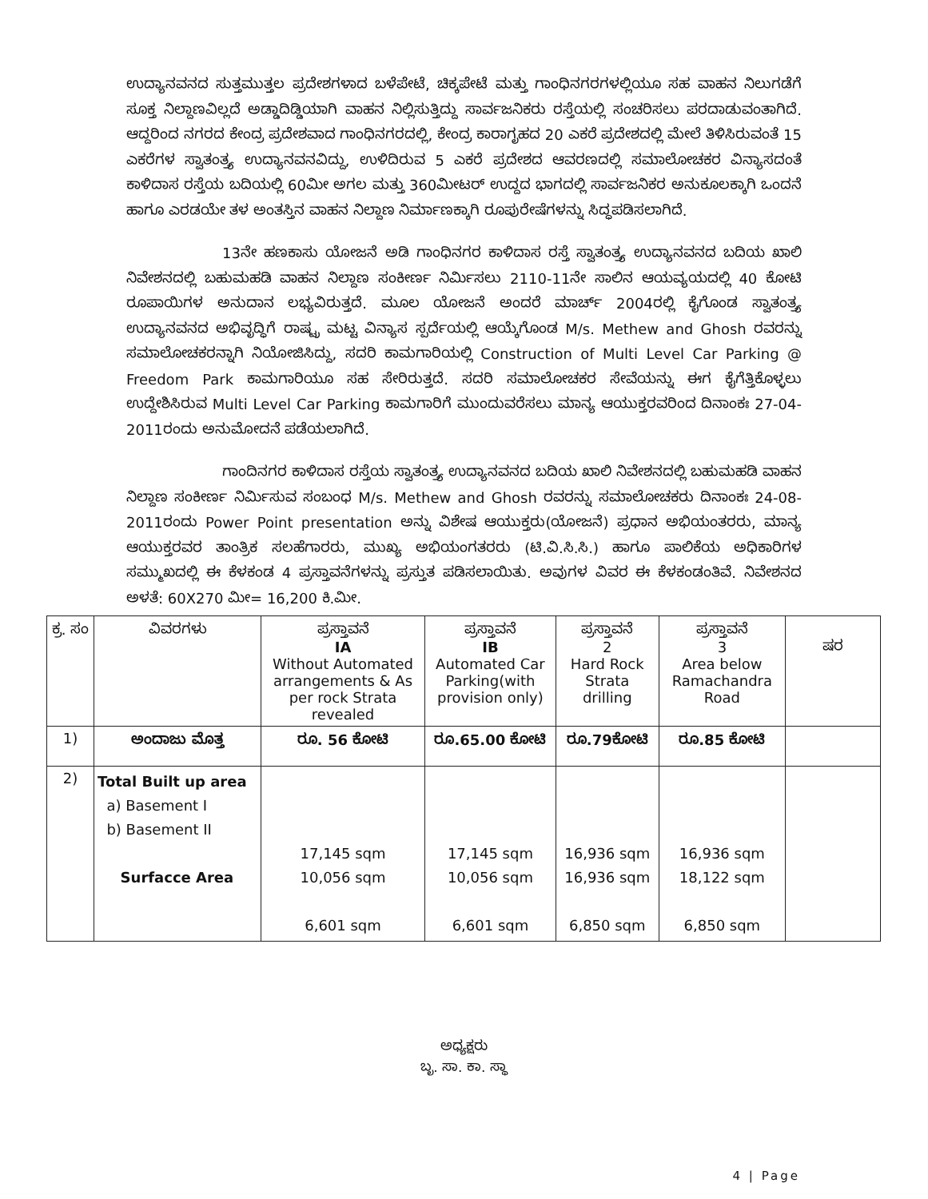ಉದ್ಯಾನವನದ ಸುತ್ತಮುತ್ತಲ ಪ್ರದೇಶಗಳಾದ ಬಳೆಪೇಟೆ, ಚಿಕ್ಕಪೇಟೆ ಮತ್ತು ಗಾಂಧಿನಗರಗಳಲ್ಲಿಯೂ ಸಹ ವಾಹನ ನಿಲುಗಡೆಗೆ ಸೂಕ್ತ ನಿಲ್ದಾಣವಿಲ್ಲದೆ ಅಡ್ಡಾದಿಡ್ಡಿಯಾಗಿ ವಾಹನ ನಿಲ್ಲಿಸುತ್ತಿದ್ದು ಸಾರ್ವಜನಿಕರು ರಸ್ತೆಯಲ್ಲಿ ಸಂಚರಿಸಲು ಪರದಾಡುವಂತಾಗಿದೆ. ಆದ್ದರಿಂದ ನಗರದ ಕೇಂದ್ರ ಪ್ರದೇಶವಾದ ಗಾಂಧಿನಗರದಲ್ಲಿ, ಕೇಂದ್ರ ಕಾರಾಗೃಹದ 20 ಎಕರೆ ಪ್ರದೇಶದಲ್ಲಿ ಮೇಲೆ ತಿಳಿಸಿರುವಂತೆ 15 ಎಕರೆಗಳ ಸ್ವಾತಂತ್ರ್ಯ ಉದ್ಯಾನವನವಿದ್ದು, ಉಳಿದಿರುವ 5 ಎಕರೆ ಪ್ರದೇಶದ ಆವರಣದಲ್ಲಿ ಸಮಾಲೋಚಕರ ವಿನ್ಯಾಸದಂತೆ ಕಾಳಿದಾಸ ರಸ್ತೆಯ ಬದಿಯಲ್ಲಿ 60ಮೀ ಅಗಲ ಮತ್ತು 360ಮೀಟರ್ ಉದ್ದದ ಭಾಗದಲ್ಲಿ ಸಾರ್ವಜನಿಕರ ಅನುಕೂಲಕ್ಕಾಗಿ ಒಂದನೆ ಹಾಗೂ ಎರಡಯೇ ತಳ ಅಂತಸ್ತಿನ ವಾಹನ ನಿಲ್ದಾಣ ನಿರ್ಮಾಣಕ್ಕಾಗಿ ರೂಪುರೇಷೆಗಳನ್ನು ಸಿದ್ಧಪಡಿಸಲಾಗಿದೆ.
13ನೇ ಹಣಕಾಸು ಯೋಜನೆ ಅಡಿ ಗಾಂಧಿನಗರ ಕಾಳಿದಾಸ ರಸ್ತೆ ಸ್ವಾತಂತ್ರ್ಯ ಉದ್ಯಾನವನದ ಬದಿಯ ಖಾಲಿ ನಿವೇಶನದಲ್ಲಿ ಬಹುಮಹಡಿ ವಾಹನ ನಿಲ್ದಾಣ ಸಂಕೀರ್ಣ ನಿರ್ಮಿಸಲು 2110-11ನೇ ಸಾಲಿನ ಆಯವ್ಯಯದಲ್ಲಿ 40 ಕೋಟಿ ರೂಪಾಯಿಗಳ ಅನುದಾನ ಲಭ್ಯವಿರುತ್ತದೆ. ಮೂಲ ಯೋಜನೆ ಅಂದರೆ ಮಾರ್ಚ್ 2004ರಲ್ಲಿ ಕೈಗೊಂಡ ಸ್ವಾತಂತ್ರ್ಯ ಉದ್ಯಾನವನದ ಅಭಿವೃದ್ಧಿಗೆ ರಾಷ್ಟ್ರ ಮಟ್ಟ ವಿನ್ಯಾಸ ಸ್ಪರ್ದೆಯಲ್ಲಿ ಆಯ್ಕೆಗೊಂಡ M/s. Methew and Ghosh ರವರನ್ನು ಸಮಾಲೋಚಕರನ್ನಾಗಿ ನಿಯೋಜಿಸಿದ್ದು, ಸದರಿ ಕಾಮಗಾರಿಯಲ್ಲಿ Construction of Multi Level Car Parking @ Freedom Park ಕಾಮಗಾರಿಯೂ ಸಹ ಸೇರಿರುತ್ತದೆ. ಸದರಿ ಸಮಾಲೋಚಕರ ಸೇವೆಯನ್ನು ಈಗ ಕೈಗೆತ್ತಿಕೊಳ್ಳಲು ಉದ್ದೇಶಿಸಿರುವ Multi Level Car Parking ಕಾಮಗಾರಿಗೆ ಮುಂದುವರೆಸಲು ಮಾನ್ಯ ಆಯುಕ್ತರವರಿಂದ ದಿನಾಂಕಃ 27-04-2011ರಂದು ಅನುಮೋದನೆ ಪಡೆಯಲಾಗಿದೆ.
ಗಾಂದಿನಗರ ಕಾಳಿದಾಸ ರಸ್ತೆಯ ಸ್ವಾತಂತ್ರ್ಯ ಉದ್ಯಾನವನದ ಬದಿಯ ಖಾಲಿ ನಿವೇಶನದಲ್ಲಿ ಬಹುಮಹಡಿ ವಾಹನ ನಿಲ್ದಾಣ ಸಂಕೀರ್ಣ ನಿರ್ಮಿಸುವ ಸಂಬಂಧ M/s. Methew and Ghosh ರವರನ್ನು ಸಮಾಲೋಚಕರು ದಿನಾಂಕಃ 24-08-2011ರಂದು Power Point presentation ಅನ್ನು ವಿಶೇಷ ಆಯುಕ್ತರು(ಯೋಜನೆ) ಪ್ರಧಾನ ಅಭಿಯಂತರರು, ಮಾನ್ಯ ಆಯುಕ್ತರವರ ತಾಂತ್ರಿಕ ಸಲಹೆಗಾರರು, ಮುಖ್ಯ ಅಭಿಯಂಗತರರು (ಟಿ.ವಿ.ಸಿ.ಸಿ.) ಹಾಗೂ ಪಾಲಿಕೆಯ ಅಧಿಕಾರಿಗಳ ಸಮ್ಮುಖದಲ್ಲಿ ಈ ಕೆಳಕಂಡ 4 ಪ್ರಸ್ತಾವನೆಗಳನ್ನು ಪ್ರಸ್ತುತ ಪಡಿಸಲಾಯಿತು. ಅವುಗಳ ವಿವರ ಈ ಕೆಳಕಂಡಂತಿವೆ. ನಿವೇಶನದ ಅಳತೆ: 60X270 ಮೀ= 16,200 ಕಿ.ಮೀ.
| ಕ್ರ. ಸಂ | ವಿವರಗಳು | ಪ್ರಸ್ತಾವನೆ IA Without Automated arrangements & As per rock Strata revealed | ಪ್ರಸ್ತಾವನೆ IB Automated Car Parking(with provision only) | ಪ್ರಸ್ತಾವನೆ 2 Hard Rock Strata drilling | ಪ್ರಸ್ತಾವನೆ 3 Area below Ramachandra Road | ಷರ |
| --- | --- | --- | --- | --- | --- | --- |
| 1) | ಅಂದಾಜು ಮೊತ್ತ | ರೂ. 56 ಕೋಟಿ | ರೂ.65.00 ಕೋಟಿ | ರೂ.79ಕೋಟಿ | ರೂ.85 ಕೋಟಿ | |
| 2) | Total Built up area a) Basement I b) Basement II Surfacce Area | 17,145 sqm 10,056 sqm 6,601 sqm | 17,145 sqm 10,056 sqm 6,601 sqm | 16,936 sqm 16,936 sqm 6,850 sqm | 16,936 sqm 18,122 sqm 6,850 sqm | |
ಅಧ್ಯಕ್ಷರು
ಬೃ. ಸಾ. ಕಾ. ಸ್ಥಾ
4 | Page